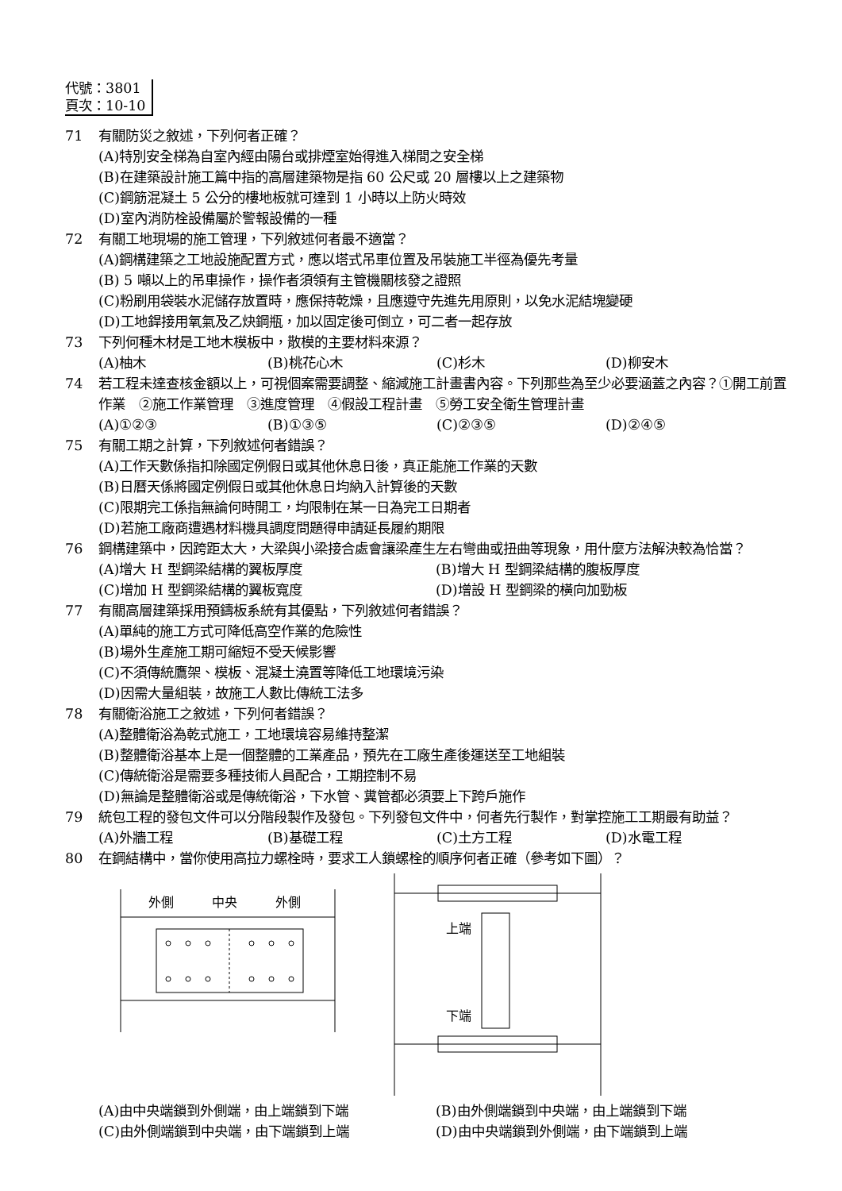代號：3801
頁次：10-10
71 有關防災之敘述，下列何者正確？
(A)特別安全梯為自室內經由陽台或排煙室始得進入梯間之安全梯
(B)在建築設計施工篇中指的高層建築物是指 60 公尺或 20 層樓以上之建築物
(C)鋼筋混凝土 5 公分的樓地板就可達到 1 小時以上防火時效
(D)室內消防栓設備屬於警報設備的一種
72 有關工地現場的施工管理，下列敘述何者最不適當？
(A)鋼構建築之工地設施配置方式，應以塔式吊車位置及吊裝施工半徑為優先考量
(B) 5 噸以上的吊車操作，操作者須領有主管機關核發之證照
(C)粉刷用袋裝水泥儲存放置時，應保持乾燥，且應遵守先進先用原則，以免水泥結塊變硬
(D)工地銲接用氧氣及乙炔鋼瓶，加以固定後可倒立，可二者一起存放
73 下列何種木材是工地木模板中，散模的主要材料來源？
(A)柚木 (B)桃花心木 (C)杉木 (D)柳安木
74 若工程未達查核金額以上，可視個案需要調整、縮減施工計畫書內容。下列那些為至少必要涵蓋之內容？①開工前置作業　②施工作業管理　③進度管理　④假設工程計畫　⑤勞工安全衛生管理計畫
(A)①②③ (B)①③⑤ (C)②③⑤ (D)②④⑤
75 有關工期之計算，下列敘述何者錯誤？
(A)工作天數係指扣除國定例假日或其他休息日後，真正能施工作業的天數
(B)日曆天係將國定例假日或其他休息日均納入計算後的天數
(C)限期完工係指無論何時開工，均限制在某一日為完工日期者
(D)若施工廠商遭遇材料機具調度問題得申請延長履約期限
76 鋼構建築中，因跨距太大，大梁與小梁接合處會讓梁產生左右彎曲或扭曲等現象，用什麼方法解決較為恰當？
(A)增大 H 型鋼梁結構的翼板厚度 (B)增大 H 型鋼梁結構的腹板厚度 (C)增加 H 型鋼梁結構的翼板寬度 (D)增設 H 型鋼梁的橫向加勁板
77 有關高層建築採用預鑄板系統有其優點，下列敘述何者錯誤？
(A)單純的施工方式可降低高空作業的危險性
(B)場外生產施工期可縮短不受天候影響
(C)不須傳統鷹架、模板、混凝土澆置等降低工地環境污染
(D)因需大量組裝，故施工人數比傳統工法多
78 有關衛浴施工之敘述，下列何者錯誤？
(A)整體衛浴為乾式施工，工地環境容易維持整潔
(B)整體衛浴基本上是一個整體的工業產品，預先在工廠生產後運送至工地組裝
(C)傳統衛浴是需要多種技術人員配合，工期控制不易
(D)無論是整體衛浴或是傳統衛浴，下水管、糞管都必須要上下跨戶施作
79 統包工程的發包文件可以分階段製作及發包。下列發包文件中，何者先行製作，對掌控施工工期最有助益？
(A)外牆工程 (B)基礎工程 (C)土方工程 (D)水電工程
80 在鋼結構中，當你使用高拉力螺栓時，要求工人鎖螺栓的順序何者正確（參考如下圖）？
外側
中央
外側
上端
下端
(A)由中央端鎖到外側端，由上端鎖到下端 (B)由外側端鎖到中央端，由上端鎖到下端 (C)由外側端鎖到中央端，由下端鎖到上端 (D)由中央端鎖到外側端，由下端鎖到上端